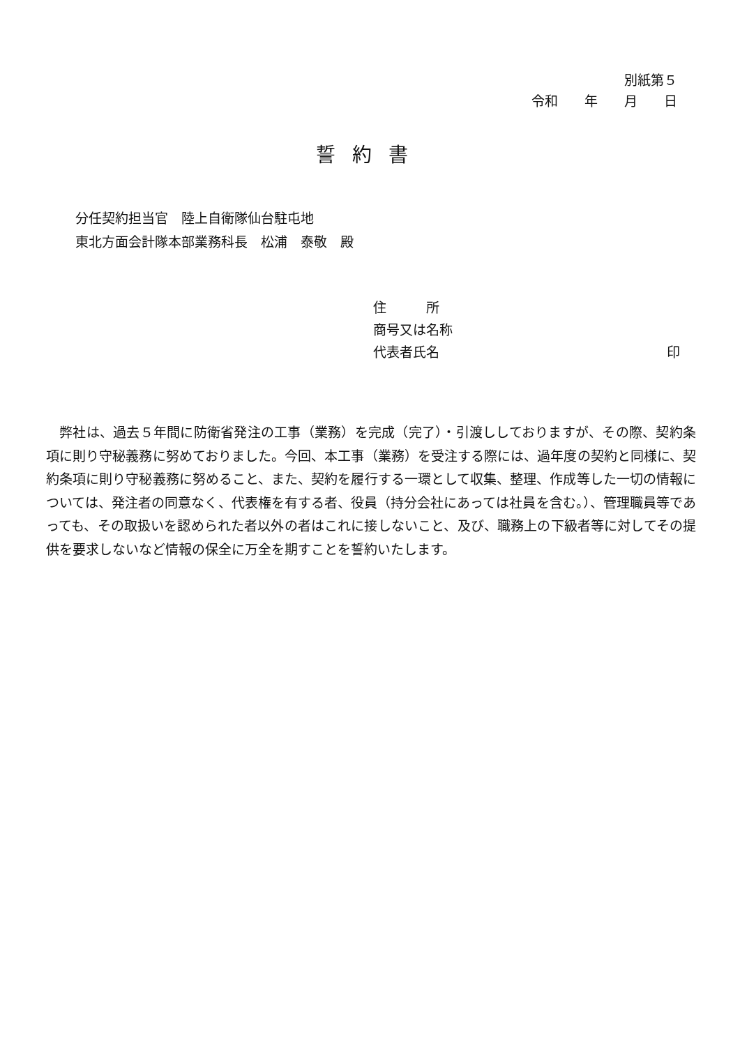別紙第５
令和　　年　　月　　日
誓約書
分任契約担当官　陸上自衛隊仙台駐屯地
東北方面会計隊本部業務科長　松浦　泰敬　殿
住　　　所
商号又は名称
代表者氏名 印
弊社は、過去５年間に防衛省発注の工事（業務）を完成（完了）・引渡ししておりますが、その際、契約条項に則り守秘義務に努めておりました。今回、本工事（業務）を受注する際には、過年度の契約と同様に、契約条項に則り守秘義務に努めること、また、契約を履行する一環として収集、整理、作成等した一切の情報については、発注者の同意なく、代表権を有する者、役員（持分会社にあっては社員を含む。）、管理職員等であっても、その取扱いを認められた者以外の者はこれに接しないこと、及び、職務上の下級者等に対してその提供を要求しないなど情報の保全に万全を期すことを誓約いたします。